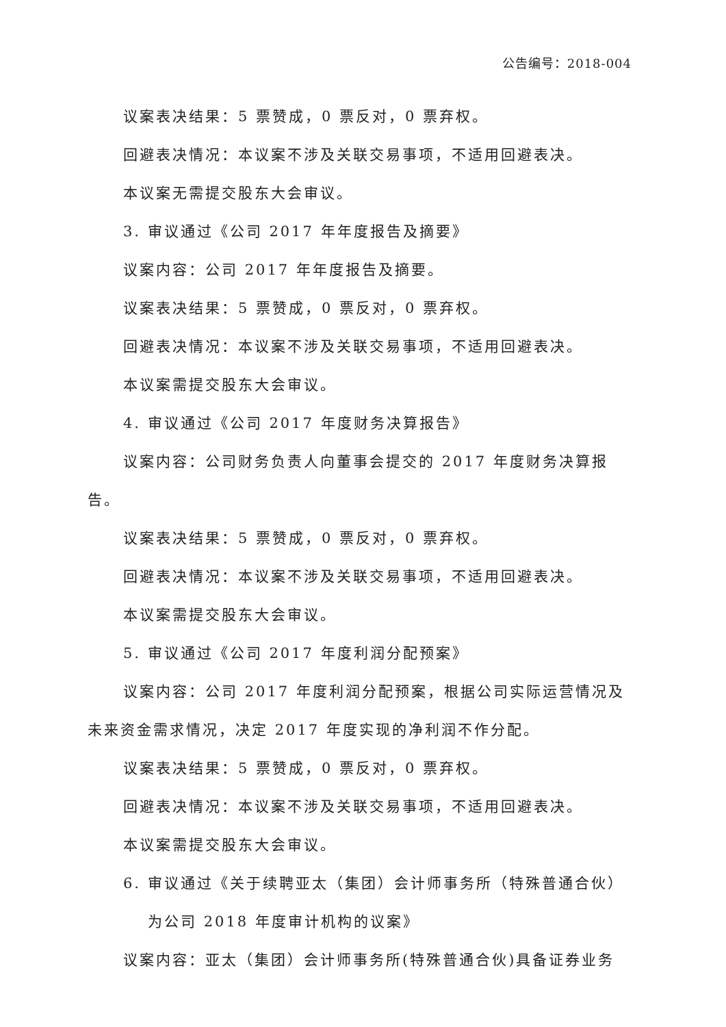公告编号：2018-004
议案表决结果：5 票赞成，0 票反对，0 票弃权。
回避表决情况：本议案不涉及关联交易事项，不适用回避表决。
本议案无需提交股东大会审议。
3. 审议通过《公司 2017 年年度报告及摘要》
议案内容：公司 2017 年年度报告及摘要。
议案表决结果：5 票赞成，0 票反对，0 票弃权。
回避表决情况：本议案不涉及关联交易事项，不适用回避表决。
本议案需提交股东大会审议。
4. 审议通过《公司 2017 年度财务决算报告》
议案内容：公司财务负责人向董事会提交的 2017 年度财务决算报告。
议案表决结果：5 票赞成，0 票反对，0 票弃权。
回避表决情况：本议案不涉及关联交易事项，不适用回避表决。
本议案需提交股东大会审议。
5. 审议通过《公司 2017 年度利润分配预案》
议案内容：公司 2017 年度利润分配预案，根据公司实际运营情况及未来资金需求情况，决定 2017 年度实现的净利润不作分配。
议案表决结果：5 票赞成，0 票反对，0 票弃权。
回避表决情况：本议案不涉及关联交易事项，不适用回避表决。
本议案需提交股东大会审议。
6. 审议通过《关于续聘亚太（集团）会计师事务所（特殊普通合伙）
为公司 2018 年度审计机构的议案》
议案内容：亚太（集团）会计师事务所(特殊普通合伙)具备证券业务